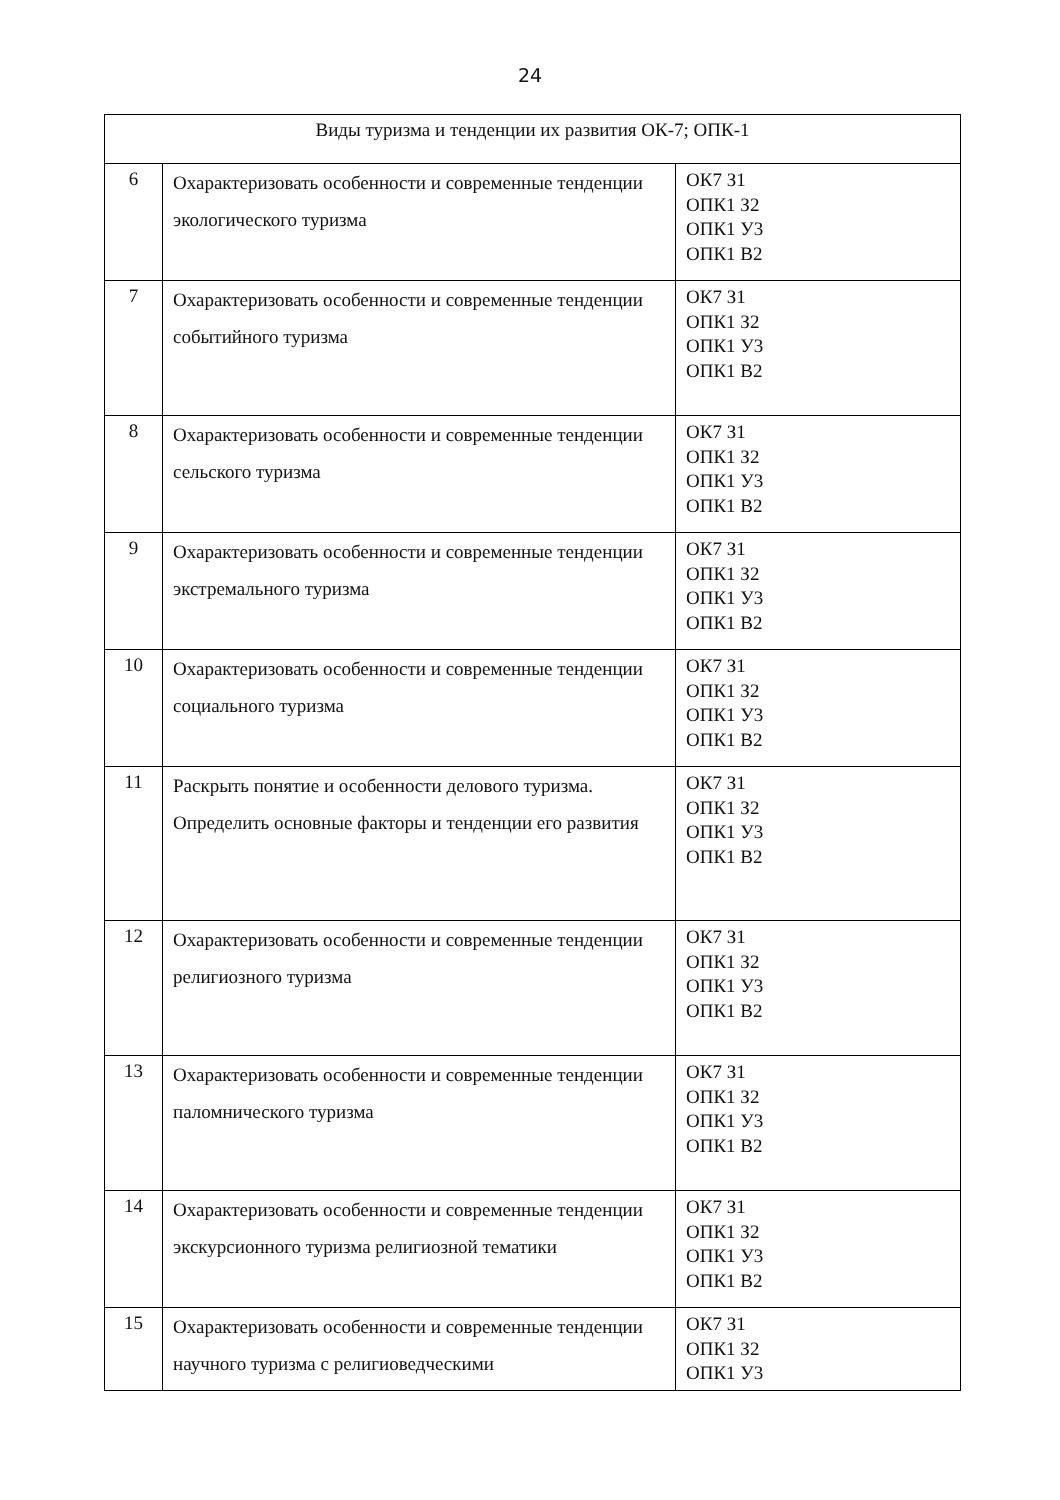24
| Виды туризма и тенденции их развития ОК-7; ОПК-1 | | |
| 6 | Охарактеризовать особенности и современные тенденции экологического туризма | ОК7 З1 ОПК1 З2 ОПК1 У3 ОПК1 В2 |
| 7 | Охарактеризовать особенности и современные тенденции событийного туризма | ОК7 З1 ОПК1 З2 ОПК1 У3 ОПК1 В2 |
| 8 | Охарактеризовать особенности и современные тенденции сельского туризма | ОК7 З1 ОПК1 З2 ОПК1 У3 ОПК1 В2 |
| 9 | Охарактеризовать особенности и современные тенденции экстремального туризма | ОК7 З1 ОПК1 З2 ОПК1 У3 ОПК1 В2 |
| 10 | Охарактеризовать особенности и современные тенденции социального туризма | ОК7 З1 ОПК1 З2 ОПК1 У3 ОПК1 В2 |
| 11 | Раскрыть понятие и особенности делового туризма. Определить основные факторы и тенденции его развития | ОК7 З1 ОПК1 З2 ОПК1 У3 ОПК1 В2 |
| 12 | Охарактеризовать особенности и современные тенденции религиозного туризма | ОК7 З1 ОПК1 З2 ОПК1 У3 ОПК1 В2 |
| 13 | Охарактеризовать особенности и современные тенденции паломнического туризма | ОК7 З1 ОПК1 З2 ОПК1 У3 ОПК1 В2 |
| 14 | Охарактеризовать особенности и современные тенденции экскурсионного туризма религиозной тематики | ОК7 З1 ОПК1 З2 ОПК1 У3 ОПК1 В2 |
| 15 | Охарактеризовать особенности и современные тенденции научного туризма с религиоведческими | ОК7 З1 ОПК1 З2 ОПК1 У3 |